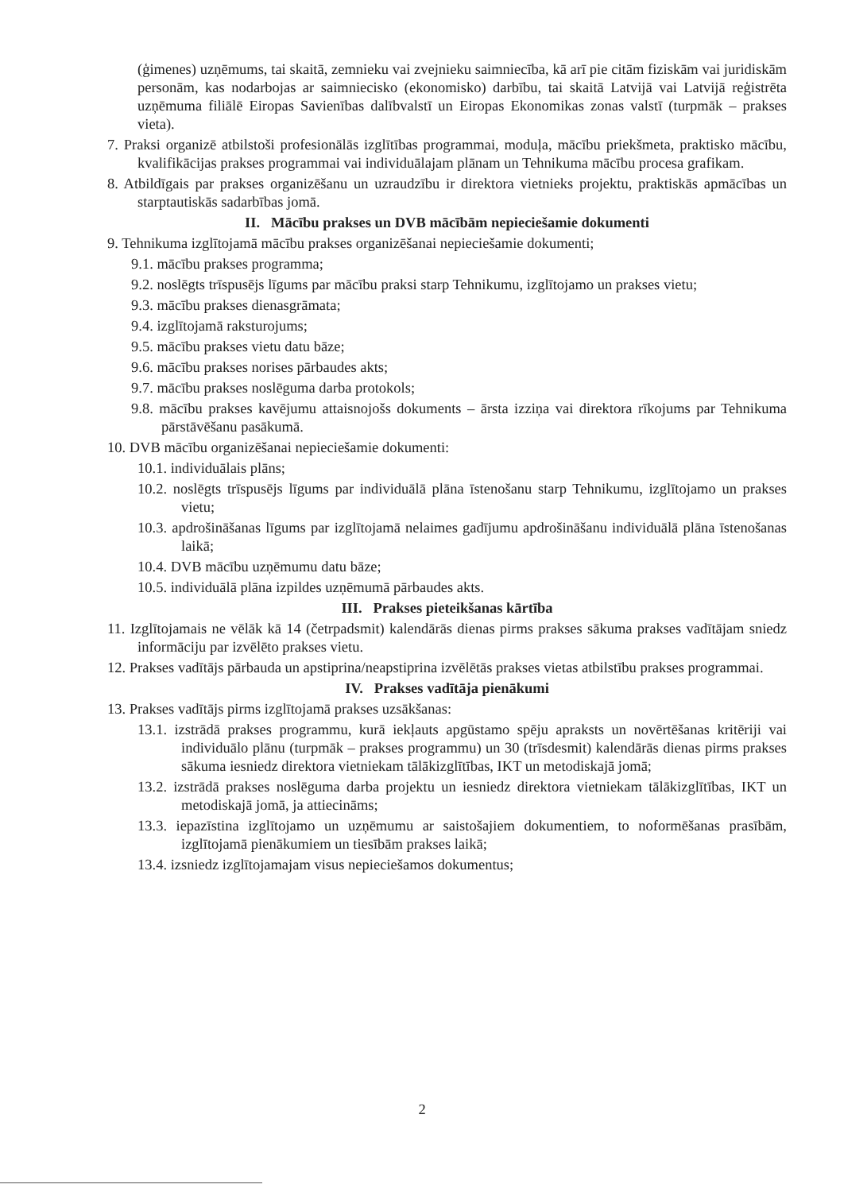(ģimenes) uzņēmums, tai skaitā, zemnieku vai zvejnieku saimniecība, kā arī pie citām fiziskām vai juridiskām personām, kas nodarbojas ar saimniecisko (ekonomisko) darbību, tai skaitā Latvijā vai Latvijā reģistrēta uzņēmuma filiālē Eiropas Savienības dalībvalstī un Eiropas Ekonomikas zonas valstī (turpmāk – prakses vieta).
7. Praksi organizē atbilstoši profesionālās izglītības programmai, moduļa, mācību priekšmeta, praktisko mācību, kvalifikācijas prakses programmai vai individuālajam plānam un Tehnikuma mācību procesa grafikam.
8. Atbildīgais par prakses organizēšanu un uzraudzību ir direktora vietnieks projektu, praktiskās apmācības un starptautiskās sadarbības jomā.
II. Mācību prakses un DVB mācībām nepieciešamie dokumenti
9. Tehnikuma izglītojamā mācību prakses organizēšanai nepieciešamie dokumenti;
9.1. mācību prakses programma;
9.2. noslēgts trīspusējs līgums par mācību praksi starp Tehnikumu, izglītojamo un prakses vietu;
9.3. mācību prakses dienasgrāmata;
9.4. izglītojamā raksturojums;
9.5. mācību prakses vietu datu bāze;
9.6. mācību prakses norises pārbaudes akts;
9.7. mācību prakses noslēguma darba protokols;
9.8. mācību prakses kavējumu attaisnojošs dokuments – ārsta izziņa vai direktora rīkojums par Tehnikuma pārstāvēšanu pasākumā.
10. DVB mācību organizēšanai nepieciešamie dokumenti:
10.1. individuālais plāns;
10.2. noslēgts trīspusējs līgums par individuālā plāna īstenošanu starp Tehnikumu, izglītojamo un prakses vietu;
10.3. apdrošināšanas līgums par izglītojamā nelaimes gadījumu apdrošināšanu individuālā plāna īstenošanas laikā;
10.4. DVB mācību uzņēmumu datu bāze;
10.5. individuālā plāna izpildes uzņēmumā pārbaudes akts.
III. Prakses pieteikšanas kārtība
11. Izglītojamais ne vēlāk kā 14 (četrpadsmit) kalendārās dienas pirms prakses sākuma prakses vadītājam sniedz informāciju par izvēlēto prakses vietu.
12. Prakses vadītājs pārbauda un apstiprina/neapstiprina izvēlētās prakses vietas atbilstību prakses programmai.
IV. Prakses vadītāja pienākumi
13. Prakses vadītājs pirms izglītojamā prakses uzsākšanas:
13.1. izstrādā prakses programmu, kurā iekļauts apgūstamo spēju apraksts un novērtēšanas kritēriji vai individuālo plānu (turpmāk – prakses programmu) un 30 (trīsdesmit) kalendārās dienas pirms prakses sākuma iesniedz direktora vietniekam tālākizglītības, IKT un metodiskajā jomā;
13.2. izstrādā prakses noslēguma darba projektu un iesniedz direktora vietniekam tālākizglītības, IKT un metodiskajā jomā, ja attiecināms;
13.3. iepazīstina izglītojamo un uzņēmumu ar saistošajiem dokumentiem, to noformēšanas prasībām, izglītojamā pienākumiem un tiesībām prakses laikā;
13.4. izsniedz izglītojamajam visus nepieciešamos dokumentus;
2